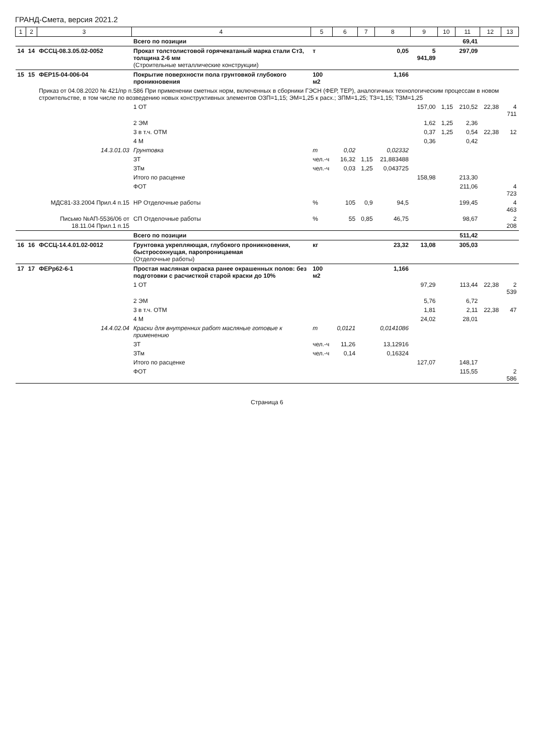ГРАНД-Смета, версия 2021.2
| 1 | 2 | 3 | 4 | 5 | 6 | 7 | 8 | 9 | 10 | 11 | 12 | 13 |
| --- | --- | --- | --- | --- | --- | --- | --- | --- | --- | --- | --- | --- |
| | | | Всего по позиции | | | | | | | 69,41 | | |
| 14 | 14 | ФССЦ-08.3.05.02-0052 | Прокат толстолистовой горячекатаный марка стали Ст3, толщина 2-6 мм (Строительные металлические конструкции) | т | | | 0,05 | 5 941,89 | | 297,09 | | |
| 15 | 15 | ФЕР15-04-006-04 | Покрытие поверхности пола грунтовкой глубокого проникновения | 100 м2 | | | 1,166 | | | | | |
| | | Приказ от 04.08.2020 № 421/пр п.586 При применении сметных норм, включенных в сборники ГЭСН (ФЕР, ТЕР), аналогичных технологическим процессам в новом строительстве, в том числе по возведению новых конструктивных элементов ОЗП=1,15; ЭМ=1,25 к расх.; ЗПМ=1,25; ТЗ=1,15; ТЗМ=1,25 | | | | | | | | | | |
| | | | 1 ОТ | | | | | 157,00 | 1,15 | 210,52 | 22,38 | 4 711 |
| | | | 2 ЭМ | | | | | 1,62 | 1,25 | 2,36 | | |
| | | | 3 в т.ч. ОТМ | | | | | 0,37 | 1,25 | 0,54 | 22,38 | 12 |
| | | | 4 М | | | | | 0,36 | | 0,42 | | |
| | | 14.3.01.03 | Грунтовка | т | 0,02 | | 0,02332 | | | | | |
| | | | ЗТ | чел.-ч | 16,32 | 1,15 | 21,883488 | | | | | |
| | | | ЗТм | чел.-ч | 0,03 | 1,25 | 0,043725 | | | | | |
| | | | Итого по расценке | | | | | 158,98 | | 213,30 | | |
| | | | ФОТ | | | | | | | 211,06 | | 4 723 |
| | | МДС81-33.2004 Прил.4 п.15 | НР Отделочные работы | % | 105 | 0,9 | 94,5 | | | 199,45 | | 4 463 |
| | | Письмо №АП-5536/06 от 18.11.04 Прил.1 п.15 | СП Отделочные работы | % | 55 | 0,85 | 46,75 | | | 98,67 | | 2 208 |
| | | | Всего по позиции | | | | | | | 511,42 | | |
| 16 | 16 | ФССЦ-14.4.01.02-0012 | Грунтовка укрепляющая, глубокого проникновения, быстросохнущая, паропроницаемая (Отделочные работы) | кг | | | 23,32 | 13,08 | | 305,03 | | |
| 17 | 17 | ФЕРр62-6-1 | Простая масляная окраска ранее окрашенных полов: без подготовки с расчисткой старой краски до 10% | 100 м2 | | | 1,166 | | | | | |
| | | | 1 ОТ | | | | | 97,29 | | 113,44 | 22,38 | 2 539 |
| | | | 2 ЭМ | | | | | 5,76 | | 6,72 | | |
| | | | 3 в т.ч. ОТМ | | | | | 1,81 | | 2,11 | 22,38 | 47 |
| | | | 4 М | | | | | 24,02 | | 28,01 | | |
| | | 14.4.02.04 | Краски для внутренних работ масляные готовые к применению | т | 0,0121 | | 0,0141086 | | | | | |
| | | | ЗТ | чел.-ч | 11,26 | | 13,12916 | | | | | |
| | | | ЗТм | чел.-ч | 0,14 | | 0,16324 | | | | | |
| | | | Итого по расценке | | | | | 127,07 | | 148,17 | | |
| | | | ФОТ | | | | | | | 115,55 | | 2 586 |
Страница 6